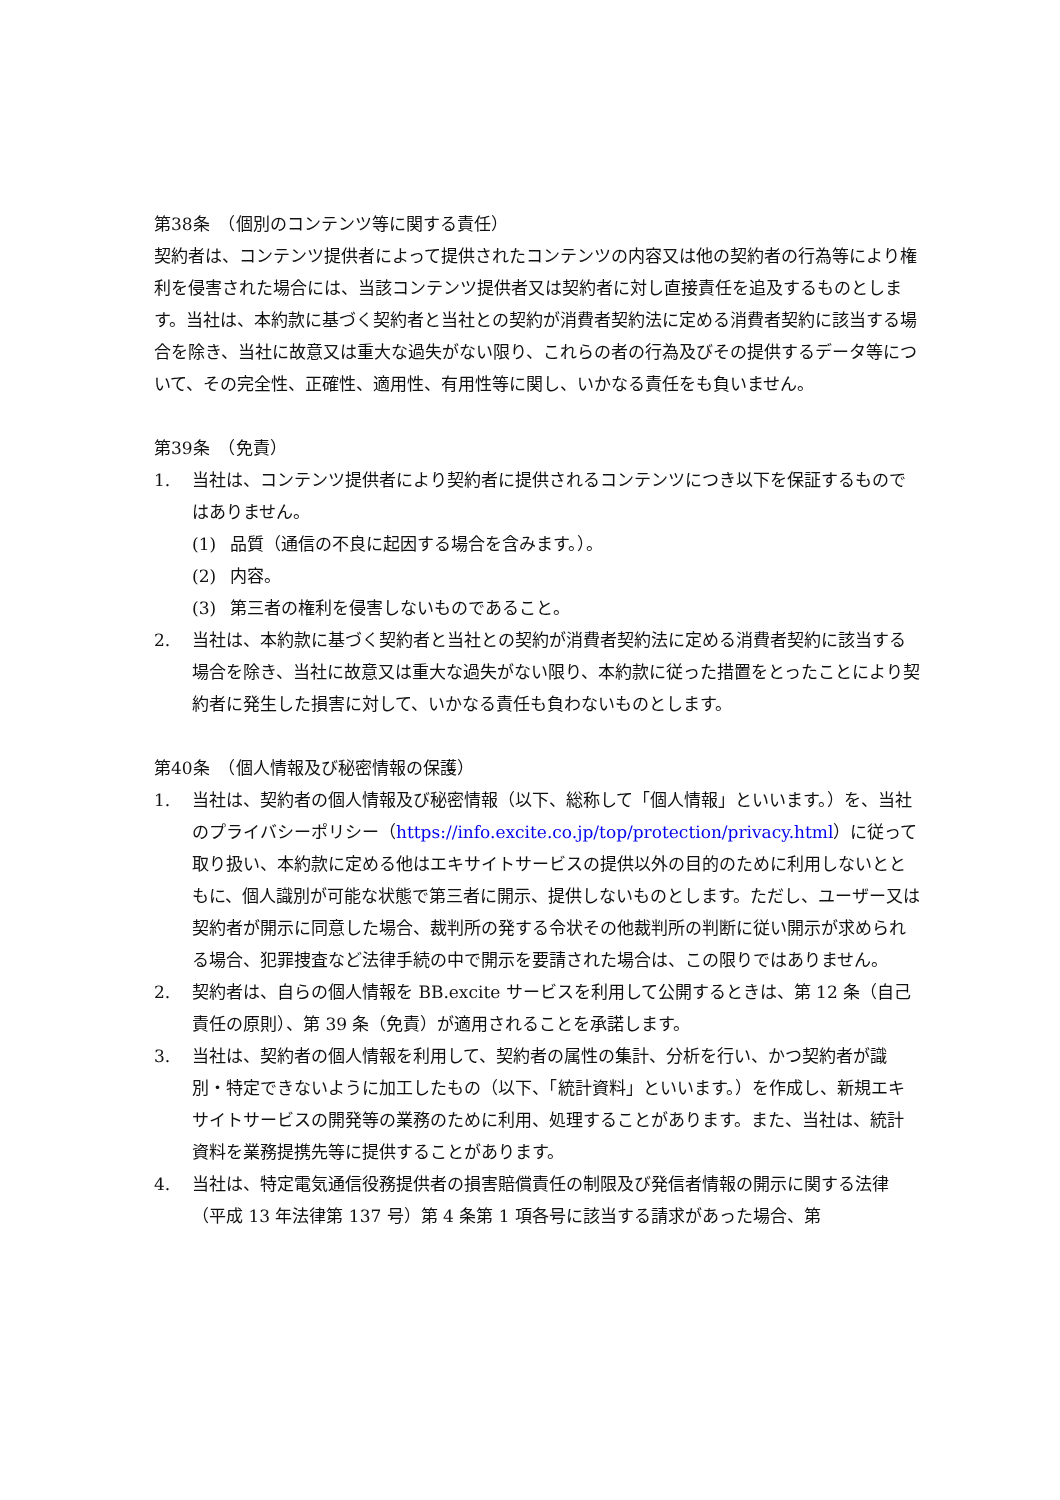第38条　（個別のコンテンツ等に関する責任）
契約者は、コンテンツ提供者によって提供されたコンテンツの内容又は他の契約者の行為等により権利を侵害された場合には、当該コンテンツ提供者又は契約者に対し直接責任を追及するものとします。当社は、本約款に基づく契約者と当社との契約が消費者契約法に定める消費者契約に該当する場合を除き、当社に故意又は重大な過失がない限り、これらの者の行為及びその提供するデータ等について、その完全性、正確性、適用性、有用性等に関し、いかなる責任をも負いません。
第39条　（免責）
1. 当社は、コンテンツ提供者により契約者に提供されるコンテンツにつき以下を保証するものではありません。
(1) 品質（通信の不良に起因する場合を含みます。）。
(2) 内容。
(3) 第三者の権利を侵害しないものであること。
2. 当社は、本約款に基づく契約者と当社との契約が消費者契約法に定める消費者契約に該当する場合を除き、当社に故意又は重大な過失がない限り、本約款に従った措置をとったことにより契約者に発生した損害に対して、いかなる責任も負わないものとします。
第40条　（個人情報及び秘密情報の保護）
1. 当社は、契約者の個人情報及び秘密情報（以下、総称して「個人情報」といいます。）を、当社のプライバシーポリシー（https://info.excite.co.jp/top/protection/privacy.html）に従って取り扱い、本約款に定める他はエキサイトサービスの提供以外の目的のために利用しないとともに、個人識別が可能な状態で第三者に開示、提供しないものとします。ただし、ユーザー又は契約者が開示に同意した場合、裁判所の発する令状その他裁判所の判断に従い開示が求められる場合、犯罪捜査など法律手続の中で開示を要請された場合は、この限りではありません。
2. 契約者は、自らの個人情報を BB.excite サービスを利用して公開するときは、第 12 条（自己責任の原則）、第 39 条（免責）が適用されることを承諾します。
3. 当社は、契約者の個人情報を利用して、契約者の属性の集計、分析を行い、かつ契約者が識別・特定できないように加工したもの（以下、「統計資料」といいます。）を作成し、新規エキサイトサービスの開発等の業務のために利用、処理することがあります。また、当社は、統計資料を業務提携先等に提供することがあります。
4. 当社は、特定電気通信役務提供者の損害賠償責任の制限及び発信者情報の開示に関する法律（平成 13 年法律第 137 号）第 4 条第 1 項各号に該当する請求があった場合、第